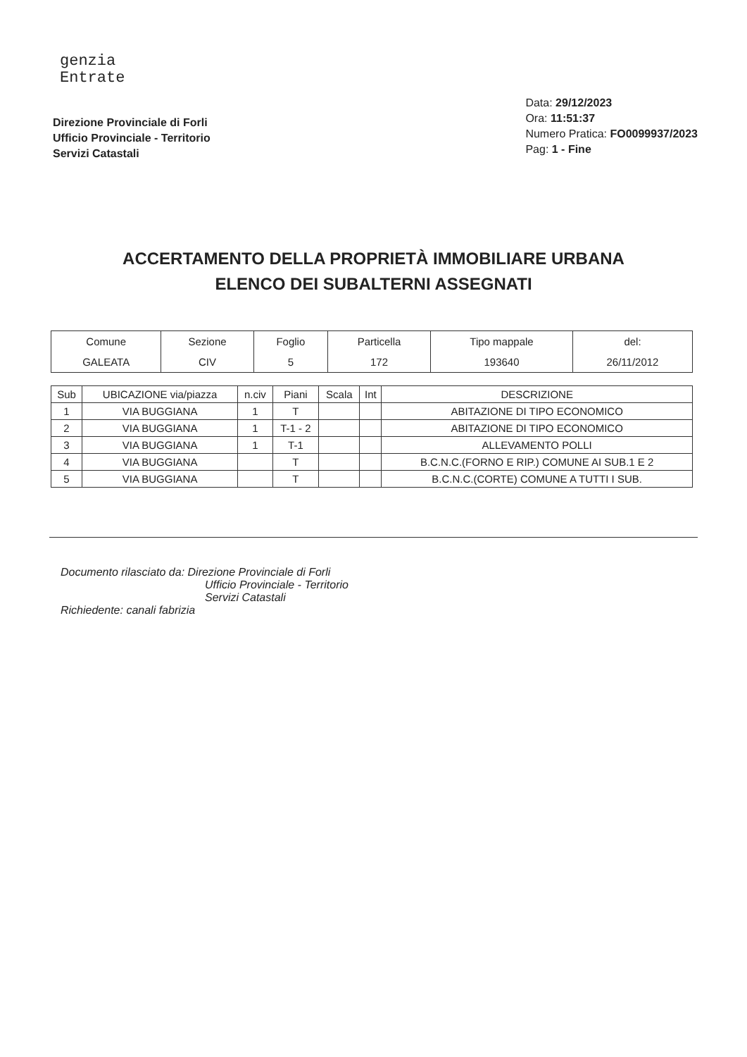genzia
Entrate
Direzione Provinciale di Forli
Ufficio Provinciale - Territorio
Servizi Catastali
Data: 29/12/2023
Ora: 11:51:37
Numero Pratica: FO0099937/2023
Pag: 1 - Fine
ACCERTAMENTO DELLA PROPRIETÀ IMMOBILIARE URBANA
ELENCO DEI SUBALTERNI ASSEGNATI
| Comune | Sezione | Foglio | Particella | Tipo mappale | del: |
| --- | --- | --- | --- | --- | --- |
| GALEATA | CIV | 5 | 172 | 193640 | 26/11/2012 |
| Sub | UBICAZIONE via/piazza | n.civ | Piani | Scala | Int | DESCRIZIONE |
| --- | --- | --- | --- | --- | --- | --- |
| 1 | VIA BUGGIANA | 1 | T | | | ABITAZIONE DI TIPO ECONOMICO |
| 2 | VIA BUGGIANA | 1 | T-1 - 2 | | | ABITAZIONE DI TIPO ECONOMICO |
| 3 | VIA BUGGIANA | 1 | T-1 | | | ALLEVAMENTO POLLI |
| 4 | VIA BUGGIANA | | T | | | B.C.N.C.(FORNO E RIP.) COMUNE AI SUB.1 E 2 |
| 5 | VIA BUGGIANA | | T | | | B.C.N.C.(CORTE) COMUNE A TUTTI I SUB. |
Documento rilasciato da: Direzione Provinciale di Forli
Ufficio Provinciale - Territorio
Servizi Catastali
Richiedente: canali fabrizia